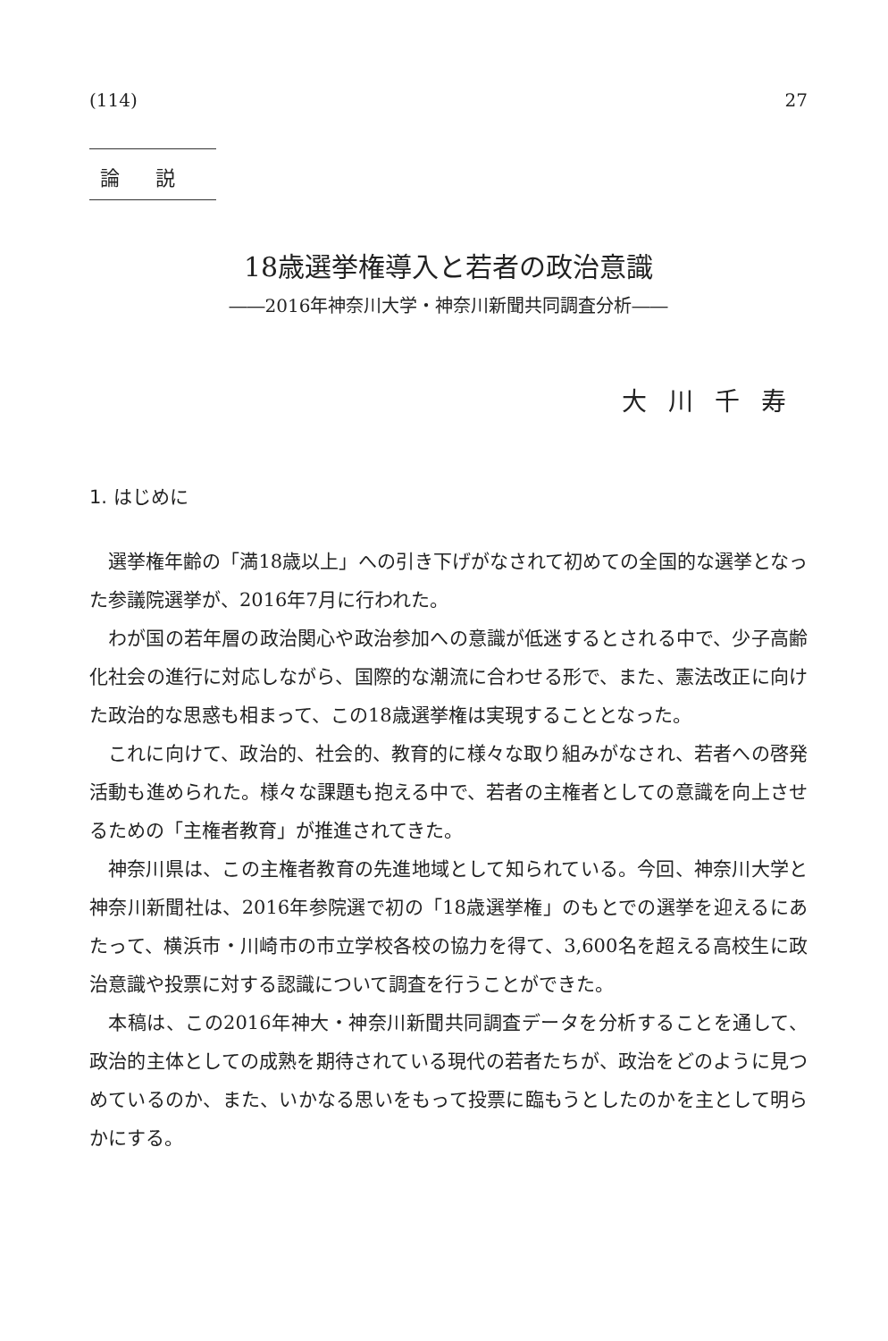(114) 27
論説
18歳選挙権導入と若者の政治意識
――2016年神奈川大学・神奈川新聞共同調査分析――
大川千寿
1. はじめに
選挙権年齢の「満18歳以上」への引き下げがなされて初めての全国的な選挙となった参議院選挙が、2016年7月に行われた。
わが国の若年層の政治関心や政治参加への意識が低迷するとされる中で、少子高齢化社会の進行に対応しながら、国際的な潮流に合わせる形で、また、憲法改正に向けた政治的な思惑も相まって、この18歳選挙権は実現することとなった。
これに向けて、政治的、社会的、教育的に様々な取り組みがなされ、若者への啓発活動も進められた。様々な課題も抱える中で、若者の主権者としての意識を向上させるための「主権者教育」が推進されてきた。
神奈川県は、この主権者教育の先進地域として知られている。今回、神奈川大学と神奈川新聞社は、2016年参院選で初の「18歳選挙権」のもとでの選挙を迎えるにあたって、横浜市・川崎市の市立学校各校の協力を得て、3,600名を超える高校生に政治意識や投票に対する認識について調査を行うことができた。
本稿は、この2016年神大・神奈川新聞共同調査データを分析することを通して、政治的主体としての成熟を期待されている現代の若者たちが、政治をどのように見つめているのか、また、いかなる思いをもって投票に臨もうとしたのかを主として明らかにする。